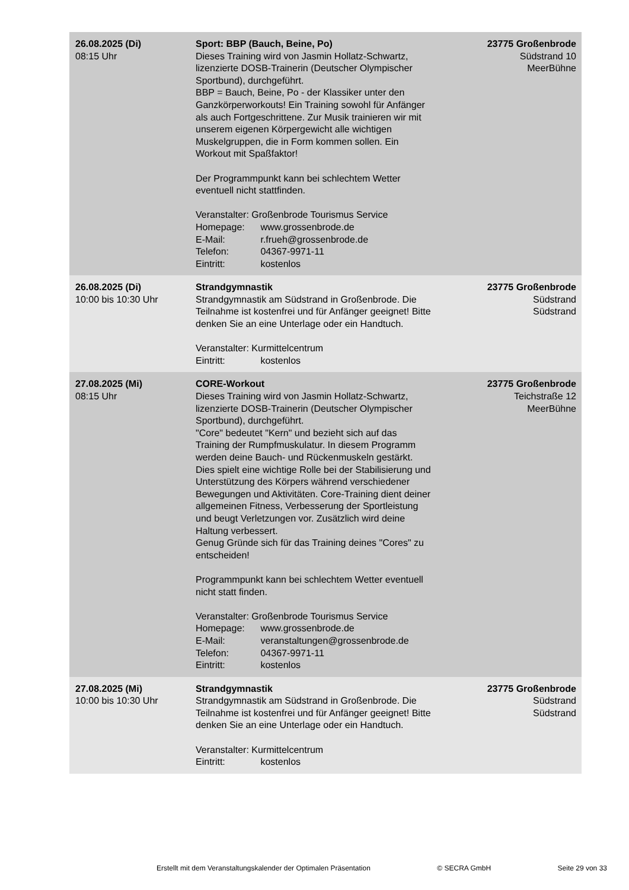| 26.08.2025 (Di) 08:15 Uhr | Sport: BBP (Bauch, Beine, Po) Dieses Training wird von Jasmin Hollatz-Schwartz, lizenzierte DOSB-Trainerin (Deutscher Olympischer Sportbund), durchgeführt. BBP = Bauch, Beine, Po - der Klassiker unter den Ganzkörperworkouts! Ein Training sowohl für Anfänger als auch Fortgeschrittene. Zur Musik trainieren wir mit unserem eigenen Körpergewicht alle wichtigen Muskelgruppen, die in Form kommen sollen. Ein Workout mit Spaßfaktor! Der Programmpunkt kann bei schlechtem Wetter eventuell nicht stattfinden. Veranstalter: Großenbrode Tourismus Service Homepage: www.grossenbrode.de E-Mail: r.frueh@grossenbrode.de Telefon: 04367-9971-11 Eintritt: kostenlos | 23775 Großenbrode Südstrand 10 MeerBühne |
| 26.08.2025 (Di) 10:00 bis 10:30 Uhr | Strandgymnastik Strandgymnastik am Südstrand in Großenbrode. Die Teilnahme ist kostenfrei und für Anfänger geeignet! Bitte denken Sie an eine Unterlage oder ein Handtuch. Veranstalter: Kurmittelcentrum Eintritt: kostenlos | 23775 Großenbrode Südstrand Südstrand |
| 27.08.2025 (Mi) 08:15 Uhr | CORE-Workout Dieses Training wird von Jasmin Hollatz-Schwartz, lizenzierte DOSB-Trainerin (Deutscher Olympischer Sportbund), durchgeführt. "Core" bedeutet "Kern" und bezieht sich auf das Training der Rumpfmuskulatur. In diesem Programm werden deine Bauch- und Rückenmuskeln gestärkt. Dies spielt eine wichtige Rolle bei der Stabilisierung und Unterstützung des Körpers während verschiedener Bewegungen und Aktivitäten. Core-Training dient deiner allgemeinen Fitness, Verbesserung der Sportleistung und beugt Verletzungen vor. Zusätzlich wird deine Haltung verbessert. Genug Gründe sich für das Training deines "Cores" zu entscheiden! Programmpunkt kann bei schlechtem Wetter eventuell nicht statt finden. Veranstalter: Großenbrode Tourismus Service Homepage: www.grossenbrode.de E-Mail: veranstaltungen@grossenbrode.de Telefon: 04367-9971-11 Eintritt: kostenlos | 23775 Großenbrode Teichstraße 12 MeerBühne |
| 27.08.2025 (Mi) 10:00 bis 10:30 Uhr | Strandgymnastik Strandgymnastik am Südstrand in Großenbrode. Die Teilnahme ist kostenfrei und für Anfänger geeignet! Bitte denken Sie an eine Unterlage oder ein Handtuch. Veranstalter: Kurmittelcentrum Eintritt: kostenlos | 23775 Großenbrode Südstrand Südstrand |
Erstellt mit dem Veranstaltungskalender der Optimalen Präsentation © SECRA GmbH Seite 29 von 33